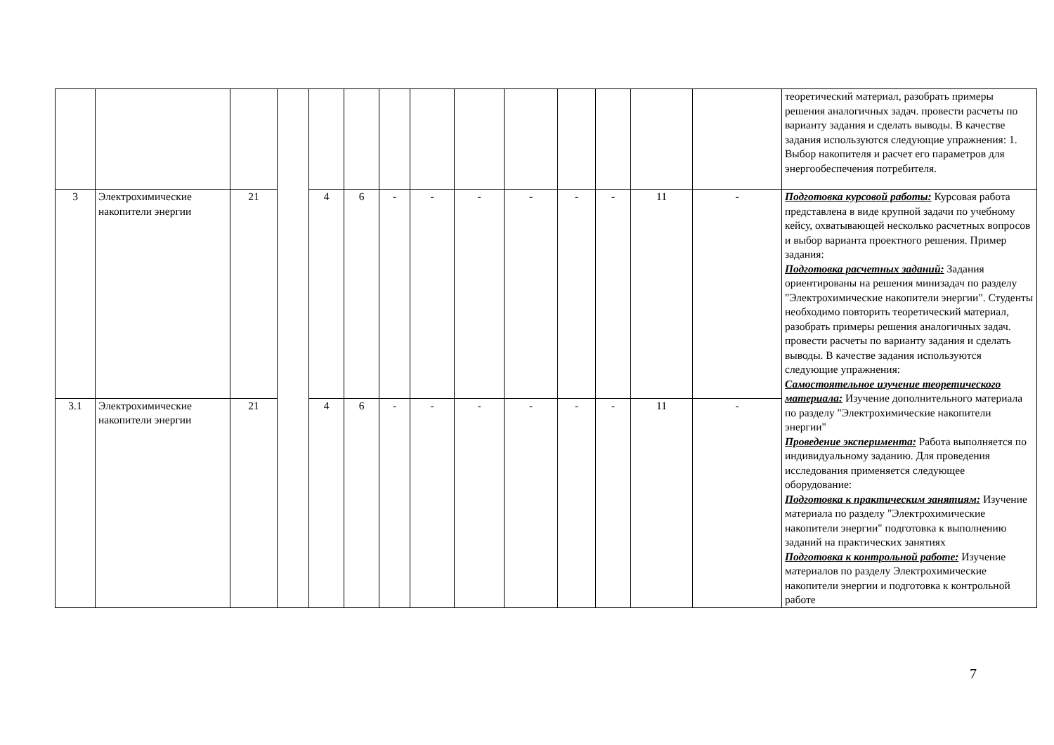| | | | | | | | | | | | | | | теоретический материал, разобрать примеры решения аналогичных задач. провести расчеты по варианту задания и сделать выводы. В качестве задания используются следующие упражнения: 1. Выбор накопителя и расчет его параметров для энергообеспечения потребителя. |
| 3 | Электрохимические накопители энергии | 21 | | 4 | 6 | - | - | - | - | - | - | 11 | - | Подготовка курсовой работы: Курсовая работа представлена в виде крупной задачи по учебному кейсу, охватывающей несколько расчетных вопросов и выбор варианта проектного решения. Пример задания: Подготовка расчетных заданий: Задания ориентированы на решения минизадач по разделу "Электрохимические накопители энергии". Студенты необходимо повторить теоретический материал, разобрать примеры решения аналогичных задач. провести расчеты по варианту задания и сделать выводы. В качестве задания используются следующие упражнения: Самостоятельное изучение теоретического материала: Изучение дополнительного материала по разделу "Электрохимические накопители энергии" Проведение эксперимента: Работа выполняется по индивидуальному заданию. Для проведения исследования применяется следующее оборудование: Подготовка к практическим занятиям: Изучение материала по разделу "Электрохимические накопители энергии" подготовка к выполнению заданий на практических занятиях Подготовка к контрольной работе: Изучение материалов по разделу Электрохимические накопители энергии и подготовка к контрольной работе |
| 3.1 | Электрохимические накопители энергии | 21 | | 4 | 6 | - | - | - | - | - | - | 11 | - | |
7